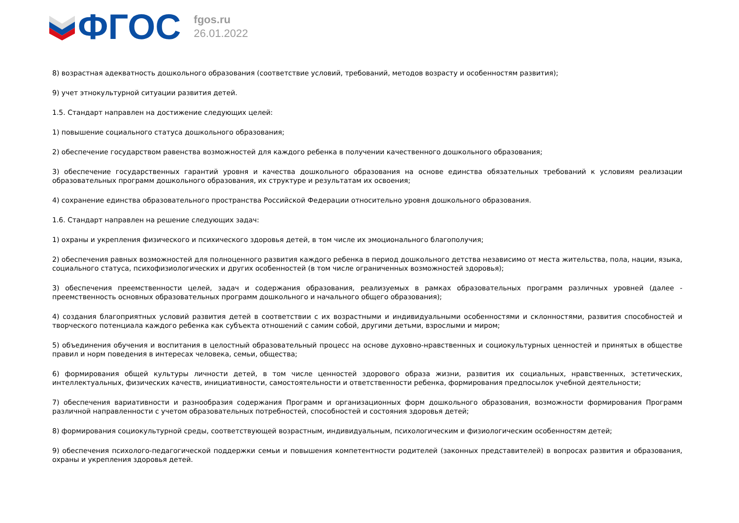ФГОС
fgos.ru
26.01.2022
8) возрастная адекватность дошкольного образования (соответствие условий, требований, методов возрасту и особенностям развития);
9) учет этнокультурной ситуации развития детей.
1.5. Стандарт направлен на достижение следующих целей:
1) повышение социального статуса дошкольного образования;
2) обеспечение государством равенства возможностей для каждого ребенка в получении качественного дошкольного образования;
3) обеспечение государственных гарантий уровня и качества дошкольного образования на основе единства обязательных требований к условиям реализации образовательных программ дошкольного образования, их структуре и результатам их освоения;
4) сохранение единства образовательного пространства Российской Федерации относительно уровня дошкольного образования.
1.6. Стандарт направлен на решение следующих задач:
1) охраны и укрепления физического и психического здоровья детей, в том числе их эмоционального благополучия;
2) обеспечения равных возможностей для полноценного развития каждого ребенка в период дошкольного детства независимо от места жительства, пола, нации, языка, социального статуса, психофизиологических и других особенностей (в том числе ограниченных возможностей здоровья);
3) обеспечения преемственности целей, задач и содержания образования, реализуемых в рамках образовательных программ различных уровней (далее - преемственность основных образовательных программ дошкольного и начального общего образования);
4) создания благоприятных условий развития детей в соответствии с их возрастными и индивидуальными особенностями и склонностями, развития способностей и творческого потенциала каждого ребенка как субъекта отношений с самим собой, другими детьми, взрослыми и миром;
5) объединения обучения и воспитания в целостный образовательный процесс на основе духовно-нравственных и социокультурных ценностей и принятых в обществе правил и норм поведения в интересах человека, семьи, общества;
6) формирования общей культуры личности детей, в том числе ценностей здорового образа жизни, развития их социальных, нравственных, эстетических, интеллектуальных, физических качеств, инициативности, самостоятельности и ответственности ребенка, формирования предпосылок учебной деятельности;
7) обеспечения вариативности и разнообразия содержания Программ и организационных форм дошкольного образования, возможности формирования Программ различной направленности с учетом образовательных потребностей, способностей и состояния здоровья детей;
8) формирования социокультурной среды, соответствующей возрастным, индивидуальным, психологическим и физиологическим особенностям детей;
9) обеспечения психолого-педагогической поддержки семьи и повышения компетентности родителей (законных представителей) в вопросах развития и образования, охраны и укрепления здоровья детей.